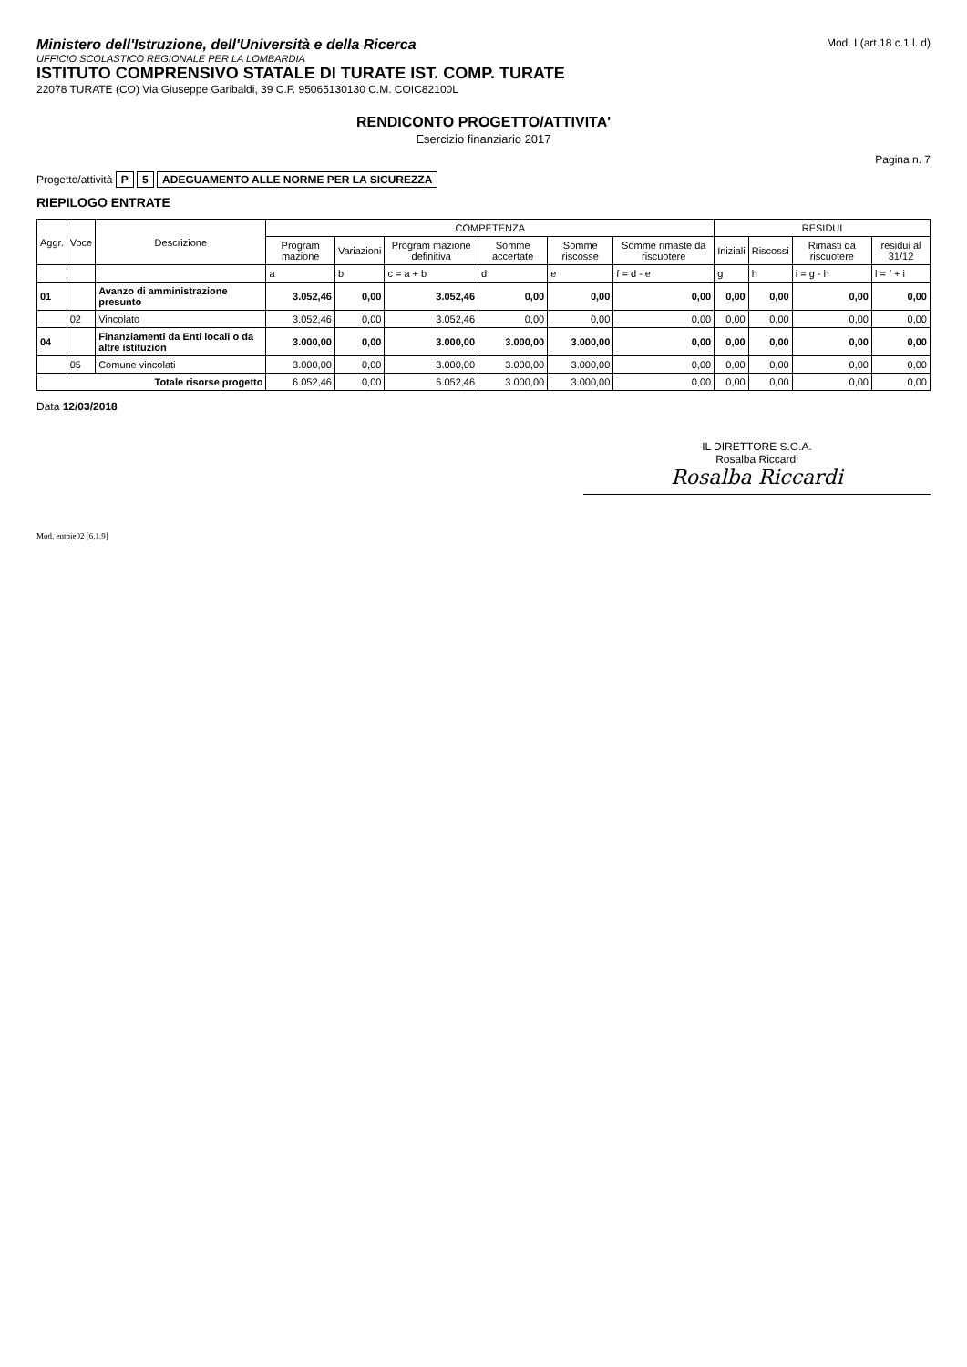Ministero dell'Istruzione, dell'Università e della Ricerca
UFFICIO SCOLASTICO REGIONALE PER LA LOMBARDIA
ISTITUTO COMPRENSIVO STATALE DI TURATE IST. COMP. TURATE
22078 TURATE (CO) Via Giuseppe Garibaldi, 39 C.F. 95065130130 C.M. COIC82100L
Mod. I (art.18 c.1 l. d)
RENDICONTO PROGETTO/ATTIVITA'
Esercizio finanziario 2017
Pagina n. 7
Progetto/attività P 5 ADEGUAMENTO ALLE NORME PER LA SICUREZZA
RIEPILOGO ENTRATE
| Aggr. | Voce | Descrizione | COMPETENZA | | | | | | RESIDUI | | | |
| --- | --- | --- | --- | --- | --- | --- | --- | --- | --- | --- | --- | --- |
| | | | Program mazione | Variazioni | Program mazione definitiva | Somme accertate | Somme riscosse | Somme rimaste da riscuotere | Iniziali | Riscossi | Rimasti da riscuotere | residui al 31/12 |
| | | | a | b | c = a + b | d | e | f = d - e | g | h | i = g - h | l = f + i |
| 01 | | Avanzo di amministrazione presunto | 3.052,46 | 0,00 | 3.052,46 | 0,00 | 0,00 | 0,00 | 0,00 | 0,00 | 0,00 | 0,00 |
| | 02 | Vincolato | 3.052,46 | 0,00 | 3.052,46 | 0,00 | 0,00 | 0,00 | 0,00 | 0,00 | 0,00 | 0,00 |
| 04 | | Finanziamenti da Enti locali o da altre istituzion | 3.000,00 | 0,00 | 3.000,00 | 3.000,00 | 3.000,00 | 0,00 | 0,00 | 0,00 | 0,00 | 0,00 |
| | 05 | Comune vincolati | 3.000,00 | 0,00 | 3.000,00 | 3.000,00 | 3.000,00 | 0,00 | 0,00 | 0,00 | 0,00 | 0,00 |
| Totale risorse progetto | | | 6.052,46 | 0,00 | 6.052,46 | 3.000,00 | 3.000,00 | 0,00 | 0,00 | 0,00 | 0,00 | 0,00 |
Data 12/03/2018
IL DIRETTORE S.G.A.
Rosalba Riccardi
Rosalba Riccardi
Mod. entpie02 [6.1.9]